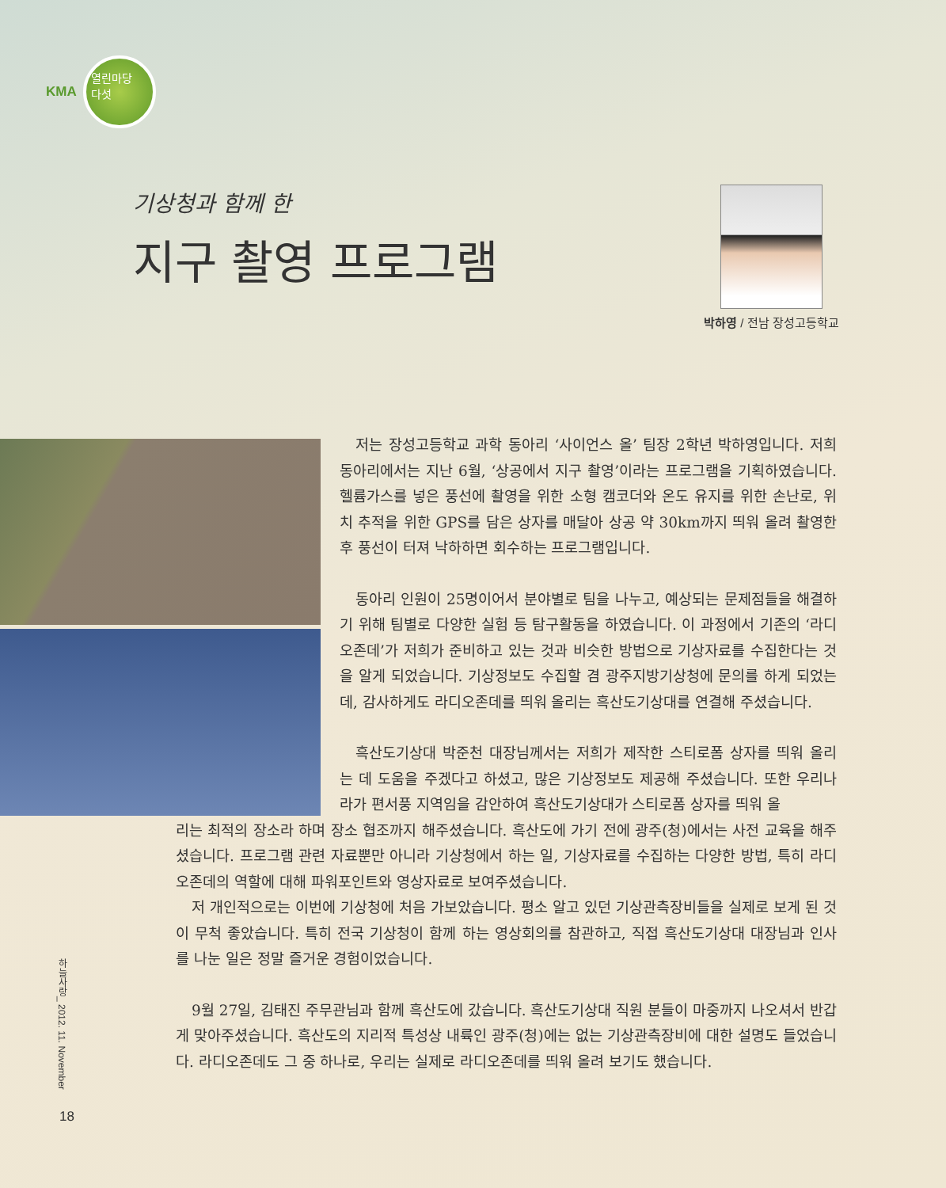KMA
열린마당
다섯
기상청과 함께 한
지구 촬영 프로그램
박하영 / 전남 장성고등학교
저는 장성고등학교 과학 동아리 ‘사이언스 올’ 팀장 2학년 박하영입니다. 저희 동아리에서는 지난 6월, ‘상공에서 지구 촬영’이라는 프로그램을 기획하였습니다. 헬륨가스를 넣은 풍선에 촬영을 위한 소형 캠코더와 온도 유지를 위한 손난로, 위치 추적을 위한 GPS를 담은 상자를 매달아 상공 약 30km까지 띄워 올려 촬영한 후 풍선이 터져 낙하하면 회수하는 프로그램입니다.
동아리 인원이 25명이어서 분야별로 팀을 나누고, 예상되는 문제점들을 해결하기 위해 팀별로 다양한 실험 등 탐구활동을 하였습니다. 이 과정에서 기존의 ‘라디오존데’가 저희가 준비하고 있는 것과 비슷한 방법으로 기상자료를 수집한다는 것을 알게 되었습니다. 기상정보도 수집할 겸 광주지방기상청에 문의를 하게 되었는데, 감사하게도 라디오존데를 띄워 올리는 흑산도기상대를 연결해 주셨습니다.
흑산도기상대 박준천 대장님께서는 저희가 제작한 스티로폼 상자를 띄워 올리는 데 도움을 주겠다고 하셨고, 많은 기상정보도 제공해 주셨습니다. 또한 우리나라가 편서풍 지역임을 감안하여 흑산도기상대가 스티로폼 상자를 띄워 올
리는 최적의 장소라 하며 장소 협조까지 해주셨습니다. 흑산도에 가기 전에 광주(청)에서는 사전 교육을 해주셨습니다. 프로그램 관련 자료뿐만 아니라 기상청에서 하는 일, 기상자료를 수집하는 다양한 방법, 특히 라디오존데의 역할에 대해 파워포인트와 영상자료로 보여주셨습니다.
저 개인적으로는 이번에 기상청에 처음 가보았습니다. 평소 알고 있던 기상관측장비들을 실제로 보게 된 것이 무척 좋았습니다. 특히 전국 기상청이 함께 하는 영상회의를 참관하고, 직접 흑산도기상대 대장님과 인사를 나눈 일은 정말 즐거운 경험이었습니다.
9월 27일, 김태진 주무관님과 함께 흑산도에 갔습니다. 흑산도기상대 직원 분들이 마중까지 나오셔서 반갑게 맞아주셨습니다. 흑산도의 지리적 특성상 내륙인 광주(청)에는 없는 기상관측장비에 대한 설명도 들었습니다. 라디오존데도 그 중 하나로, 우리는 실제로 라디오존데를 띄워 올려 보기도 했습니다.
하늘사랑_ 2012. 11. November
18